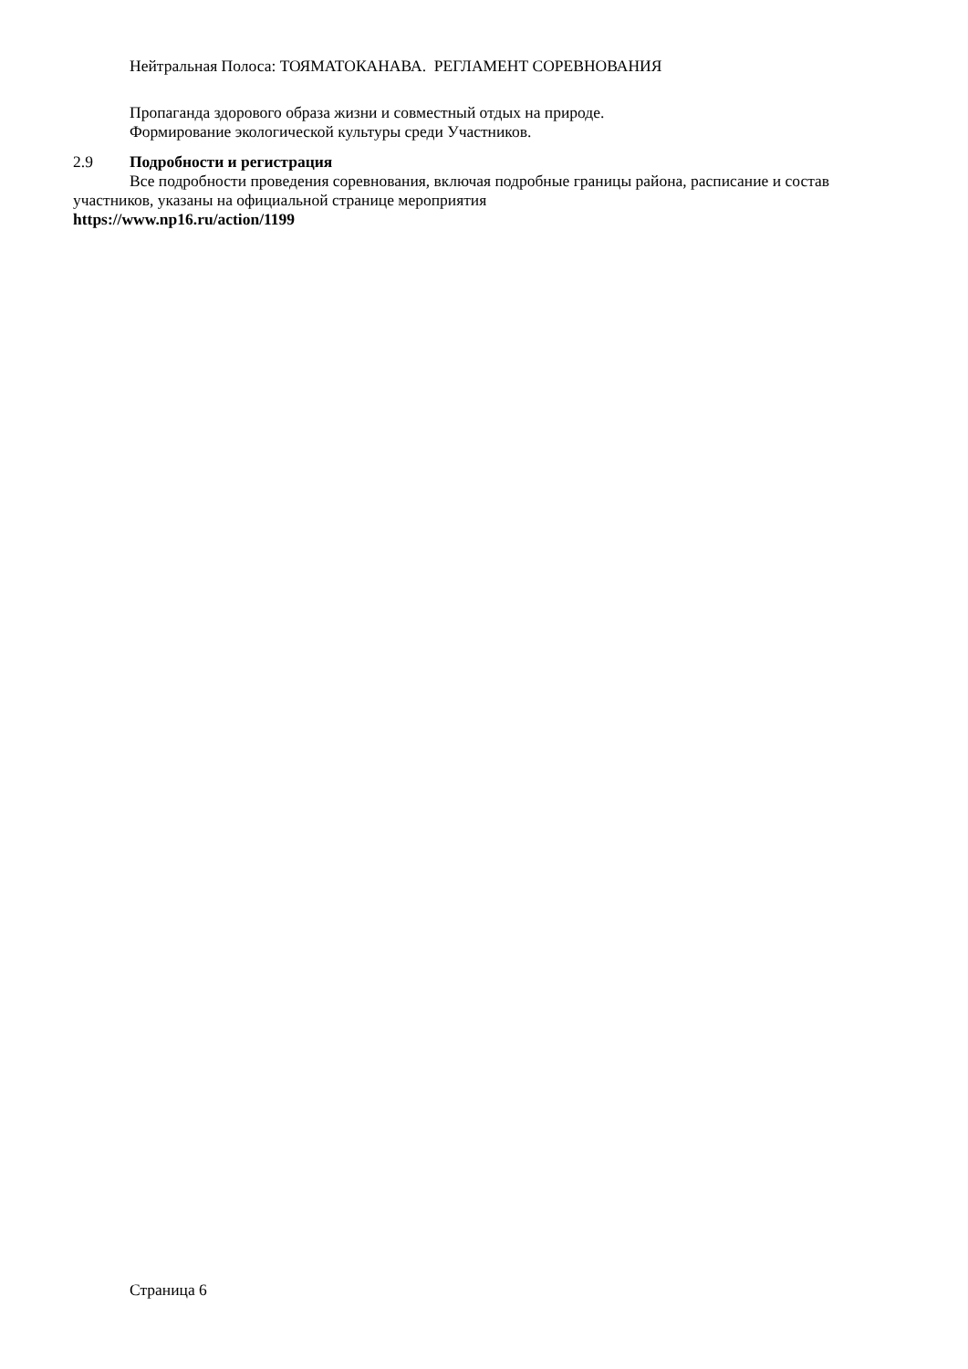Нейтральная Полоса: ТОЯМАТОКАНАВА. РЕГЛАМЕНТ СОРЕВНОВАНИЯ
Пропаганда здорового образа жизни и совместный отдых на природе.
Формирование экологической культуры среди Участников.
2.9 Подробности и регистрация
Все подробности проведения соревнования, включая подробные границы района, расписание и состав участников, указаны на официальной странице мероприятия
https://www.np16.ru/action/1199
Страница 6